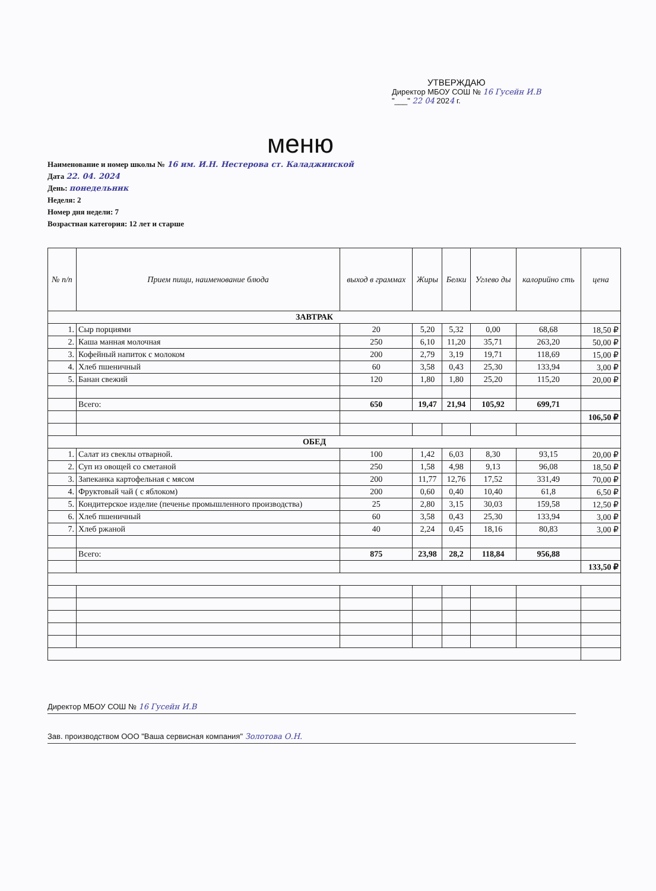УТВЕРЖДАЮ
Директор МБОУ СОШ № 16 Гусейн И.В
"___" 22 04 2024 г.
меню
Наименование и номер школы № 16 им. И.Н. Нестерова ст. Каладжинской
Дата 22. 04. 2024
День: понедельник
Неделя: 2
Номер дня недели: 7
Возрастная категория: 12 лет и старше
| № п/п | Прием пищи, наименование блюда | выход в граммах | Жиры | Белки | Углево ды | калорийно сть | цена |
| --- | --- | --- | --- | --- | --- | --- | --- |
| ЗАВТРАК | | | | | | | |
| 1. | Сыр порциями | 20 | 5,20 | 5,32 | 0,00 | 68,68 | 18,50 ₽ |
| 2. | Каша манная молочная | 250 | 6,10 | 11,20 | 35,71 | 263,20 | 50,00 ₽ |
| 3. | Кофейный напиток с молоком | 200 | 2,79 | 3,19 | 19,71 | 118,69 | 15,00 ₽ |
| 4. | Хлеб пшеничный | 60 | 3,58 | 0,43 | 25,30 | 133,94 | 3,00 ₽ |
| 5. | Банан свежий | 120 | 1,80 | 1,80 | 25,20 | 115,20 | 20,00 ₽ |
| | Всего: | 650 | 19,47 | 21,94 | 105,92 | 699,71 | |
| | | | | | | | 106,50 ₽ |
| ОБЕД | | | | | | | |
| 1. | Салат из свеклы отварной. | 100 | 1,42 | 6,03 | 8,30 | 93,15 | 20,00 ₽ |
| 2. | Суп из овощей со сметаной | 250 | 1,58 | 4,98 | 9,13 | 96,08 | 18,50 ₽ |
| 3. | Запеканка картофельная с мясом | 200 | 11,77 | 12,76 | 17,52 | 331,49 | 70,00 ₽ |
| 4. | Фруктовый чай ( с яблоком) | 200 | 0,60 | 0,40 | 10,40 | 61,8 | 6,50 ₽ |
| 5. | Кондитерское изделие (печенье промышленного производства) | 25 | 2,80 | 3,15 | 30,03 | 159,58 | 12,50 ₽ |
| 6. | Хлеб пшеничный | 60 | 3,58 | 0,43 | 25,30 | 133,94 | 3,00 ₽ |
| 7. | Хлеб ржаной | 40 | 2,24 | 0,45 | 18,16 | 80,83 | 3,00 ₽ |
| | Всего: | 875 | 23,98 | 28,2 | 118,84 | 956,88 | |
| | | | | | | | 133,50 ₽ |
Директор МБОУ СОШ № 16 Гусейн И.В
Зав. производством ООО "Ваша сервисная компания" Золотова О.Н.